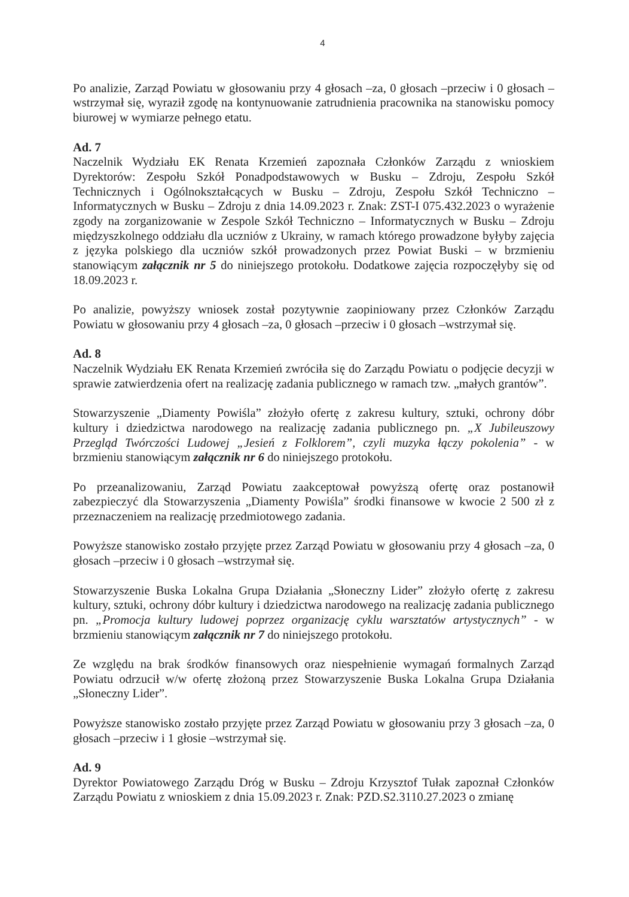4
Po analizie, Zarząd Powiatu w głosowaniu przy 4 głosach –za, 0 głosach –przeciw i 0 głosach –wstrzymał się, wyraził zgodę na kontynuowanie zatrudnienia pracownika na stanowisku pomocy biurowej w wymiarze pełnego etatu.
Ad. 7
Naczelnik Wydziału EK Renata Krzemień zapoznała Członków Zarządu z wnioskiem Dyrektorów: Zespołu Szkół Ponadpodstawowych w Busku – Zdroju, Zespołu Szkół Technicznych i Ogólnokształcących w Busku – Zdroju, Zespołu Szkół Techniczno – Informatycznych w Busku – Zdroju z dnia 14.09.2023 r. Znak: ZST-I 075.432.2023 o wyrażenie zgody na zorganizowanie w Zespole Szkół Techniczno – Informatycznych w Busku – Zdroju międzyszkolnego oddziału dla uczniów z Ukrainy, w ramach którego prowadzone byłyby zajęcia z języka polskiego dla uczniów szkół prowadzonych przez Powiat Buski – w brzmieniu stanowiącym załącznik nr 5 do niniejszego protokołu. Dodatkowe zajęcia rozpoczęłyby się od 18.09.2023 r.
Po analizie, powyższy wniosek został pozytywnie zaopiniowany przez Członków Zarządu Powiatu w głosowaniu przy 4 głosach –za, 0 głosach –przeciw i 0 głosach –wstrzymał się.
Ad. 8
Naczelnik Wydziału EK Renata Krzemień zwróciła się do Zarządu Powiatu o podjęcie decyzji w sprawie zatwierdzenia ofert na realizację zadania publicznego w ramach tzw. „małych grantów”.
Stowarzyszenie „Diamenty Powiśla” złożyło ofertę z zakresu kultury, sztuki, ochrony dóbr kultury i dziedzictwa narodowego na realizację zadania publicznego pn. „X Jubileuszowy Przegląd Twórczości Ludowej „Jesień z Folklorem”, czyli muzyka łączy pokolenia” - w brzmieniu stanowiącym załącznik nr 6 do niniejszego protokołu.
Po przeanalizowaniu, Zarząd Powiatu zaakceptował powyższą ofertę oraz postanowił zabezpieczyć dla Stowarzyszenia „Diamenty Powiśla” środki finansowe w kwocie 2 500 zł z przeznaczeniem na realizację przedmiotowego zadania.
Powyższe stanowisko zostało przyjęte przez Zarząd Powiatu w głosowaniu przy 4 głosach –za, 0 głosach –przeciw i 0 głosach –wstrzymał się.
Stowarzyszenie Buska Lokalna Grupa Działania „Słoneczny Lider” złożyło ofertę z zakresu kultury, sztuki, ochrony dóbr kultury i dziedzictwa narodowego na realizację zadania publicznego pn. „Promocja kultury ludowej poprzez organizację cyklu warsztatów artystycznych” - w brzmieniu stanowiącym załącznik nr 7 do niniejszego protokołu.
Ze względu na brak środków finansowych oraz niespełnienie wymagań formalnych Zarząd Powiatu odrzucił w/w ofertę złożoną przez Stowarzyszenie Buska Lokalna Grupa Działania „Słoneczny Lider”.
Powyższe stanowisko zostało przyjęte przez Zarząd Powiatu w głosowaniu przy 3 głosach –za, 0 głosach –przeciw i 1 głosie –wstrzymał się.
Ad. 9
Dyrektor Powiatowego Zarządu Dróg w Busku – Zdroju Krzysztof Tułak zapoznał Członków Zarządu Powiatu z wnioskiem z dnia 15.09.2023 r. Znak: PZD.S2.3110.27.2023 o zmianę